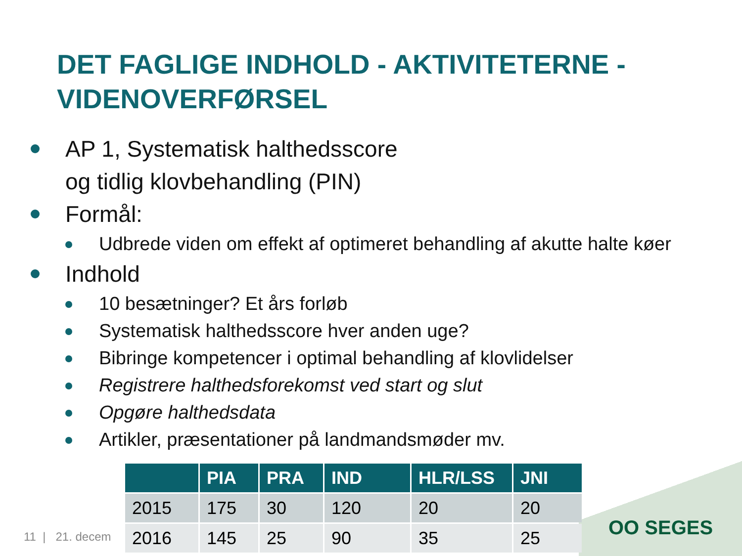DET FAGLIGE INDHOLD - AKTIVITETERNE -
VIDENOVERFØRSEL
AP 1, Systematisk halthedsscore
og tidlig klovbehandling (PIN)
Formål:
Udbrede viden om effekt af optimeret behandling af akutte halte køer
Indhold
10 besætninger? Et års forløb
Systematisk halthedsscore hver anden uge?
Bibringe kompetencer i optimal behandling af klovlidelser
Registrere halthedsforekomst ved start og slut
Opgøre halthedsdata
Artikler, præsentationer på landmandsmøder mv.
11 | 21. decem
| | PIA | PRA | IND | HLR/LSS | JNI |
| --- | --- | --- | --- | --- | --- |
| 2015 | 175 | 30 | 120 | 20 | 20 |
| 2016 | 145 | 25 | 90 | 35 | 25 |
OO SEGES